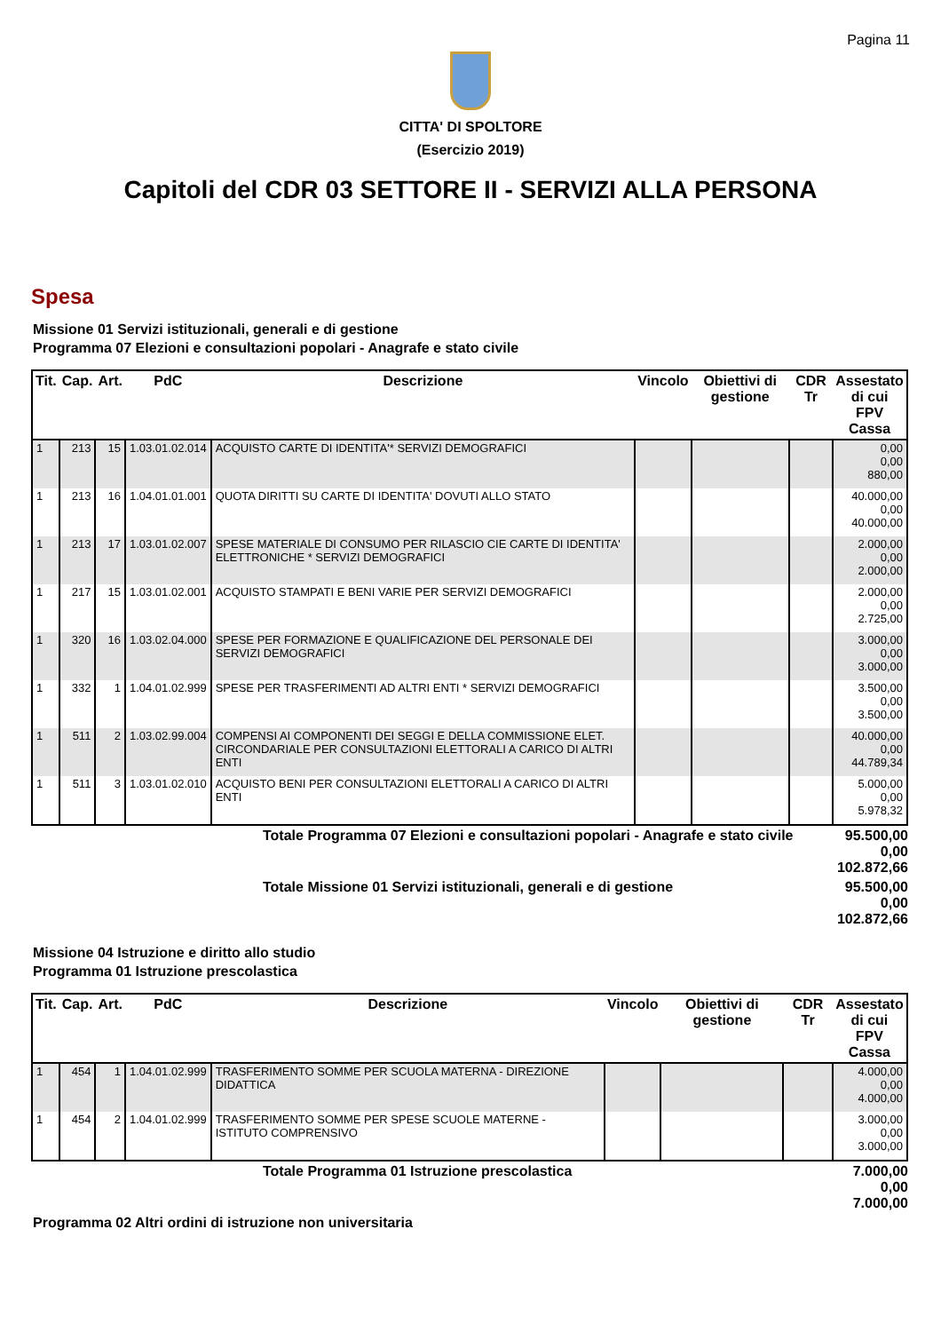Pagina 11
CITTA' DI SPOLTORE
(Esercizio 2019)
Capitoli del CDR 03 SETTORE II - SERVIZI ALLA PERSONA
Spesa
Missione 01 Servizi istituzionali, generali e di gestione
Programma 07 Elezioni e consultazioni popolari - Anagrafe e stato civile
| Tit. | Cap. | Art. | PdC | Descrizione | Vincolo | Obiettivi di gestione | CDR Tr | Assestato di cui FPV Cassa |
| --- | --- | --- | --- | --- | --- | --- | --- | --- |
| 1 | 213 | 15 | 1.03.01.02.014 | ACQUISTO CARTE DI IDENTITA'* SERVIZI DEMOGRAFICI | | | | 0,00 0,00 880,00 |
| 1 | 213 | 16 | 1.04.01.01.001 | QUOTA DIRITTI SU CARTE DI IDENTITA' DOVUTI ALLO STATO | | | | 40.000,00 0,00 40.000,00 |
| 1 | 213 | 17 | 1.03.01.02.007 | SPESE MATERIALE DI CONSUMO PER RILASCIO CIE CARTE DI IDENTITA' ELETTRONICHE * SERVIZI DEMOGRAFICI | | | | 2.000,00 0,00 2.000,00 |
| 1 | 217 | 15 | 1.03.01.02.001 | ACQUISTO STAMPATI E BENI VARIE PER SERVIZI DEMOGRAFICI | | | | 2.000,00 0,00 2.725,00 |
| 1 | 320 | 16 | 1.03.02.04.000 | SPESE PER FORMAZIONE E QUALIFICAZIONE DEL PERSONALE DEI SERVIZI DEMOGRAFICI | | | | 3.000,00 0,00 3.000,00 |
| 1 | 332 | 1 | 1.04.01.02.999 | SPESE PER TRASFERIMENTI AD ALTRI ENTI * SERVIZI DEMOGRAFICI | | | | 3.500,00 0,00 3.500,00 |
| 1 | 511 | 2 | 1.03.02.99.004 | COMPENSI AI COMPONENTI DEI SEGGI E DELLA COMMISSIONE ELET. CIRCONDARIALE PER CONSULTAZIONI ELETTORALI A CARICO DI ALTRI ENTI | | | | 40.000,00 0,00 44.789,34 |
| 1 | 511 | 3 | 1.03.01.02.010 | ACQUISTO BENI PER CONSULTAZIONI ELETTORALI A CARICO DI ALTRI ENTI | | | | 5.000,00 0,00 5.978,32 |
| Totale Programma 07 Elezioni e consultazioni popolari - Anagrafe e stato civile | 95.500,00 0,00 102.872,66 |
| Totale Missione 01 Servizi istituzionali, generali e di gestione | 95.500,00 0,00 102.872,66 |
Missione 04 Istruzione e diritto allo studio
Programma 01 Istruzione prescolastica
| Tit. | Cap. | Art. | PdC | Descrizione | Vincolo | Obiettivi di gestione | CDR Tr | Assestato di cui FPV Cassa |
| --- | --- | --- | --- | --- | --- | --- | --- | --- |
| 1 | 454 | 1 | 1.04.01.02.999 | TRASFERIMENTO SOMME PER SCUOLA MATERNA - DIREZIONE DIDATTICA | | | | 4.000,00 0,00 4.000,00 |
| 1 | 454 | 2 | 1.04.01.02.999 | TRASFERIMENTO SOMME PER SPESE SCUOLE MATERNE - ISTITUTO COMPRENSIVO | | | | 3.000,00 0,00 3.000,00 |
| Totale Programma 01 Istruzione prescolastica | 7.000,00 0,00 7.000,00 |
Programma 02 Altri ordini di istruzione non universitaria